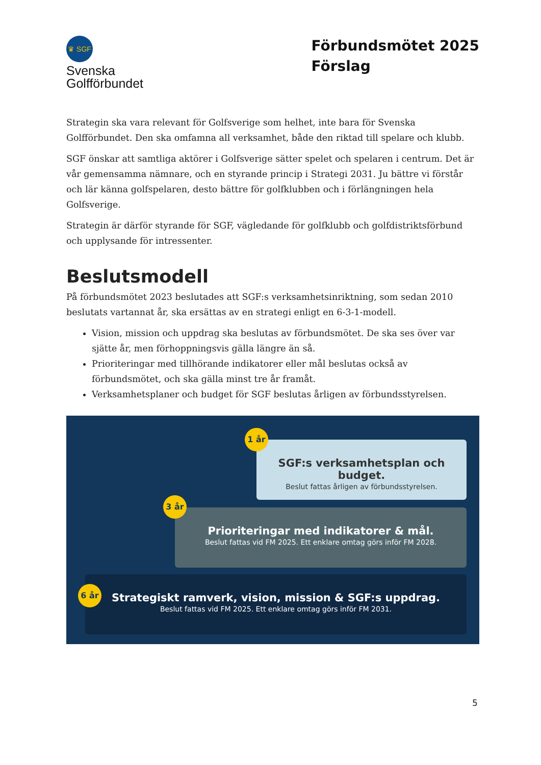♛ SGF
Svenska
Golfförbundet
Förbundsmötet 2025
Förslag
Strategin ska vara relevant för Golfsverige som helhet, inte bara för Svenska Golfförbundet. Den ska omfamna all verksamhet, både den riktad till spelare och klubb.
SGF önskar att samtliga aktörer i Golfsverige sätter spelet och spelaren i centrum. Det är vår gemensamma nämnare, och en styrande princip i Strategi 2031. Ju bättre vi förstår och lär känna golfspelaren, desto bättre för golfklubben och i förlängningen hela Golfsverige.
Strategin är därför styrande för SGF, vägledande för golfklubb och golfdistriktsförbund och upplysande för intressenter.
Beslutsmodell
På förbundsmötet 2023 beslutades att SGF:s verksamhetsinriktning, som sedan 2010 beslutats vartannat år, ska ersättas av en strategi enligt en 6-3-1-modell.
Vision, mission och uppdrag ska beslutas av förbundsmötet. De ska ses över var sjätte år, men förhoppningsvis gälla längre än så.
Prioriteringar med tillhörande indikatorer eller mål beslutas också av förbundsmötet, och ska gälla minst tre år framåt.
Verksamhetsplaner och budget för SGF beslutas årligen av förbundsstyrelsen.
SGF:s verksamhetsplan och budget.
Beslut fattas årligen av förbundsstyrelsen.
1 år
Prioriteringar med indikatorer & mål.
Beslut fattas vid FM 2025. Ett enklare omtag görs inför FM 2028.
3 år
Strategiskt ramverk, vision, mission & SGF:s uppdrag.
Beslut fattas vid FM 2025. Ett enklare omtag görs inför FM 2031.
6 år
5